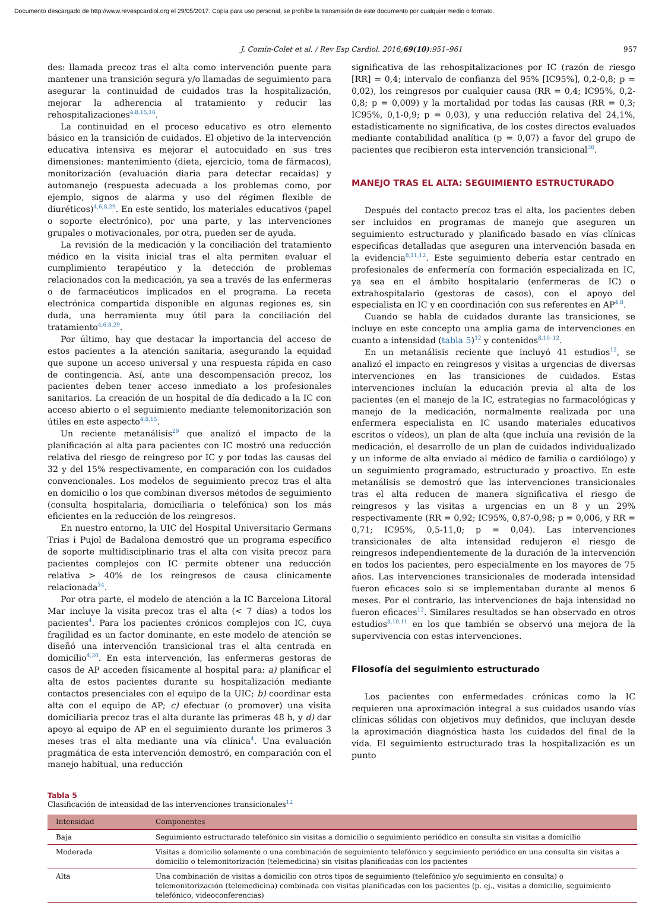Documento descargado de http://www.revespcardiol.org el 29/05/2017. Copia para uso personal, se prohíbe la transmisión de este documento por cualquier medio o formato.
J. Comín-Colet et al. / Rev Esp Cardiol. 2016;69(10):951–961 957
des: llamada precoz tras el alta como intervención puente para mantener una transición segura y/o llamadas de seguimiento para asegurar la continuidad de cuidados tras la hospitalización, mejorar la adherencia al tratamiento y reducir las rehospitalizaciones<sup>4,8,15,16</sup>.
La continuidad en el proceso educativo es otro elemento básico en la transición de cuidados. El objetivo de la intervención educativa intensiva es mejorar el autocuidado en sus tres dimensiones: mantenimiento (dieta, ejercicio, toma de fármacos), monitorización (evaluación diaria para detectar recaídas) y automanejo (respuesta adecuada a los problemas como, por ejemplo, signos de alarma y uso del régimen flexible de diuréticos)<sup>4,6,8,29</sup>. En este sentido, los materiales educativos (papel o soporte electrónico), por una parte, y las intervenciones grupales o motivacionales, por otra, pueden ser de ayuda.
La revisión de la medicación y la conciliación del tratamiento médico en la visita inicial tras el alta permiten evaluar el cumplimiento terapéutico y la detección de problemas relacionados con la medicación, ya sea a través de las enfermeras o de farmacéuticos implicados en el programa. La receta electrónica compartida disponible en algunas regiones es, sin duda, una herramienta muy útil para la conciliación del tratamiento<sup>4,6,8,29</sup>.
Por último, hay que destacar la importancia del acceso de estos pacientes a la atención sanitaria, asegurando la equidad que supone un acceso universal y una respuesta rápida en caso de contingencia. Así, ante una descompensación precoz, los pacientes deben tener acceso inmediato a los profesionales sanitarios. La creación de un hospital de día dedicado a la IC con acceso abierto o el seguimiento mediante telemonitorización son útiles en este aspecto<sup>4,8,15</sup>.
Un reciente metanálisis<sup>29</sup> que analizó el impacto de la planificación al alta para pacientes con IC mostró una reducción relativa del riesgo de reingreso por IC y por todas las causas del 32 y del 15% respectivamente, en comparación con los cuidados convencionales. Los modelos de seguimiento precoz tras el alta en domicilio o los que combinan diversos métodos de seguimiento (consulta hospitalaria, domiciliaria o telefónica) son los más eficientes en la reducción de los reingresos.
En nuestro entorno, la UIC del Hospital Universitario Germans Trias i Pujol de Badalona demostró que un programa específico de soporte multidisciplinario tras el alta con visita precoz para pacientes complejos con IC permite obtener una reducción relativa > 40% de los reingresos de causa clínicamente relacionada<sup>34</sup>.
Por otra parte, el modelo de atención a la IC Barcelona Litoral Mar incluye la visita precoz tras el alta (< 7 días) a todos los pacientes<sup>4</sup>. Para los pacientes crónicos complejos con IC, cuya fragilidad es un factor dominante, en este modelo de atención se diseñó una intervención transicional tras el alta centrada en domicilio<sup>4,30</sup>. En esta intervención, las enfermeras gestoras de casos de AP acceden físicamente al hospital para: a) planificar el alta de estos pacientes durante su hospitalización mediante contactos presenciales con el equipo de la UIC; b) coordinar esta alta con el equipo de AP; c) efectuar (o promover) una visita domiciliaria precoz tras el alta durante las primeras 48 h, y d) dar apoyo al equipo de AP en el seguimiento durante los primeros 3 meses tras el alta mediante una vía clínica<sup>4</sup>. Una evaluación pragmática de esta intervención demostró, en comparación con el manejo habitual, una reducción
significativa de las rehospitalizaciones por IC (razón de riesgo [RR] = 0,4; intervalo de confianza del 95% [IC95%], 0,2-0,8; p = 0,02), los reingresos por cualquier causa (RR = 0,4; IC95%, 0,2-0,8; p = 0,009) y la mortalidad por todas las causas (RR = 0,3; IC95%, 0,1-0,9; p = 0,03), y una reducción relativa del 24,1%, estadísticamente no significativa, de los costes directos evaluados mediante contabilidad analítica (p = 0,07) a favor del grupo de pacientes que recibieron esta intervención transicional<sup>30</sup>.
MANEJO TRAS EL ALTA: SEGUIMIENTO ESTRUCTURADO
Después del contacto precoz tras el alta, los pacientes deben ser incluidos en programas de manejo que aseguren un seguimiento estructurado y planificado basado en vías clínicas específicas detalladas que aseguren una intervención basada en la evidencia<sup>8,11,12</sup>. Este seguimiento debería estar centrado en profesionales de enfermería con formación especializada en IC, ya sea en el ámbito hospitalario (enfermeras de IC) o extrahospitalario (gestoras de casos), con el apoyo del especialista en IC y en coordinación con sus referentes en AP<sup>4,8</sup>.
Cuando se habla de cuidados durante las transiciones, se incluye en este concepto una amplia gama de intervenciones en cuanto a intensidad (tabla 5)<sup>12</sup> y contenidos<sup>8,10–12</sup>.
En un metanálisis reciente que incluyó 41 estudios<sup>12</sup>, se analizó el impacto en reingresos y visitas a urgencias de diversas intervenciones en las transiciones de cuidados. Estas intervenciones incluían la educación previa al alta de los pacientes (en el manejo de la IC, estrategias no farmacológicas y manejo de la medicación, normalmente realizada por una enfermera especialista en IC usando materiales educativos escritos o vídeos), un plan de alta (que incluía una revisión de la medicación, el desarrollo de un plan de cuidados individualizado y un informe de alta enviado al médico de familia o cardiólogo) y un seguimiento programado, estructurado y proactivo. En este metanálisis se demostró que las intervenciones transicionales tras el alta reducen de manera significativa el riesgo de reingresos y las visitas a urgencias en un 8 y un 29% respectivamente (RR = 0,92; IC95%, 0,87-0,98; p = 0,006, y RR = 0,71; IC95%, 0,5-11,0; p = 0,04). Las intervenciones transicionales de alta intensidad redujeron el riesgo de reingresos independientemente de la duración de la intervención en todos los pacientes, pero especialmente en los mayores de 75 años. Las intervenciones transicionales de moderada intensidad fueron eficaces solo si se implementaban durante al menos 6 meses. Por el contrario, las intervenciones de baja intensidad no fueron eficaces<sup>12</sup>. Similares resultados se han observado en otros estudios<sup>8,10,11</sup> en los que también se observó una mejora de la supervivencia con estas intervenciones.
Filosofía del seguimiento estructurado
Los pacientes con enfermedades crónicas como la IC requieren una aproximación integral a sus cuidados usando vías clínicas sólidas con objetivos muy definidos, que incluyan desde la aproximación diagnóstica hasta los cuidados del final de la vida. El seguimiento estructurado tras la hospitalización es un punto
Tabla 5
Clasificación de intensidad de las intervenciones transicionales<sup>12</sup>
| Intensidad | Componentes |
| --- | --- |
| Baja | Seguimiento estructurado telefónico sin visitas a domicilio o seguimiento periódico en consulta sin visitas a domicilio |
| Moderada | Visitas a domicilio solamente o una combinación de seguimiento telefónico y seguimiento periódico en una consulta sin visitas a domicilio o telemonitorización (telemedicina) sin visitas planificadas con los pacientes |
| Alta | Una combinación de visitas a domicilio con otros tipos de seguimiento (telefónico y/o seguimiento en consulta) o telemonitorización (telemedicina) combinada con visitas planificadas con los pacientes (p. ej., visitas a domicilio, seguimiento telefónico, videoconferencias) |